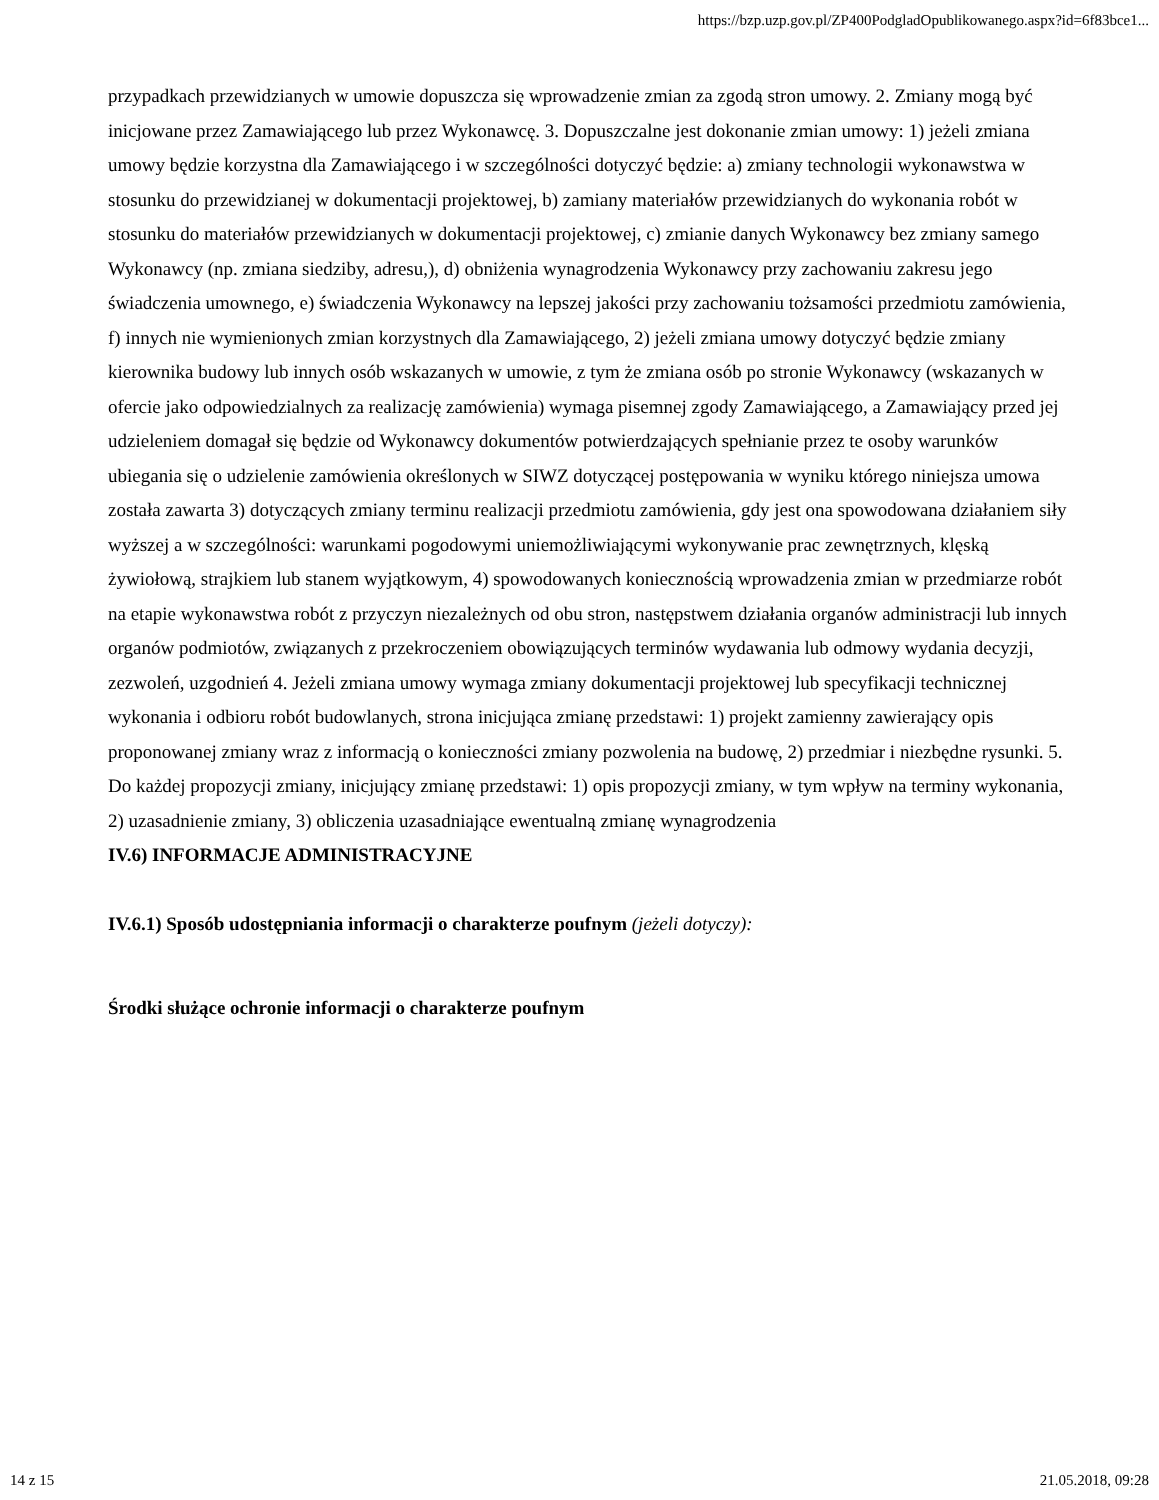https://bzp.uzp.gov.pl/ZP400PodgladOpublikowanego.aspx?id=6f83bce1...
przypadkach przewidzianych w umowie dopuszcza się wprowadzenie zmian za zgodą stron umowy. 2. Zmiany mogą być inicjowane przez Zamawiającego lub przez Wykonawcę. 3. Dopuszczalne jest dokonanie zmian umowy: 1) jeżeli zmiana umowy będzie korzystna dla Zamawiającego i w szczególności dotyczyć będzie: a) zmiany technologii wykonawstwa w stosunku do przewidzianej w dokumentacji projektowej, b) zamiany materiałów przewidzianych do wykonania robót w stosunku do materiałów przewidzianych w dokumentacji projektowej, c) zmianie danych Wykonawcy bez zmiany samego Wykonawcy (np. zmiana siedziby, adresu,), d) obniżenia wynagrodzenia Wykonawcy przy zachowaniu zakresu jego świadczenia umownego, e) świadczenia Wykonawcy na lepszej jakości przy zachowaniu tożsamości przedmiotu zamówienia, f) innych nie wymienionych zmian korzystnych dla Zamawiającego, 2) jeżeli zmiana umowy dotyczyć będzie zmiany kierownika budowy lub innych osób wskazanych w umowie, z tym że zmiana osób po stronie Wykonawcy (wskazanych w ofercie jako odpowiedzialnych za realizację zamówienia) wymaga pisemnej zgody Zamawiającego, a Zamawiający przed jej udzieleniem domagał się będzie od Wykonawcy dokumentów potwierdzających spełnianie przez te osoby warunków ubiegania się o udzielenie zamówienia określonych w SIWZ dotyczącej postępowania w wyniku którego niniejsza umowa została zawarta 3) dotyczących zmiany terminu realizacji przedmiotu zamówienia, gdy jest ona spowodowana działaniem siły wyższej a w szczególności: warunkami pogodowymi uniemożliwiającymi wykonywanie prac zewnętrznych, klęską żywiołową, strajkiem lub stanem wyjątkowym, 4) spowodowanych koniecznością wprowadzenia zmian w przedmiarze robót na etapie wykonawstwa robót z przyczyn niezależnych od obu stron, następstwem działania organów administracji lub innych organów podmiotów, związanych z przekroczeniem obowiązujących terminów wydawania lub odmowy wydania decyzji, zezwoleń, uzgodnień 4. Jeżeli zmiana umowy wymaga zmiany dokumentacji projektowej lub specyfikacji technicznej wykonania i odbioru robót budowlanych, strona inicjująca zmianę przedstawi: 1) projekt zamienny zawierający opis proponowanej zmiany wraz z informacją o konieczności zmiany pozwolenia na budowę, 2) przedmiar i niezbędne rysunki. 5. Do każdej propozycji zmiany, inicjujący zmianę przedstawi: 1) opis propozycji zmiany, w tym wpływ na terminy wykonania, 2) uzasadnienie zmiany, 3) obliczenia uzasadniające ewentualną zmianę wynagrodzenia
IV.6) INFORMACJE ADMINISTRACYJNE
IV.6.1) Sposób udostępniania informacji o charakterze poufnym (jeżeli dotyczy):
Środki służące ochronie informacji o charakterze poufnym
14 z 15 21.05.2018, 09:28